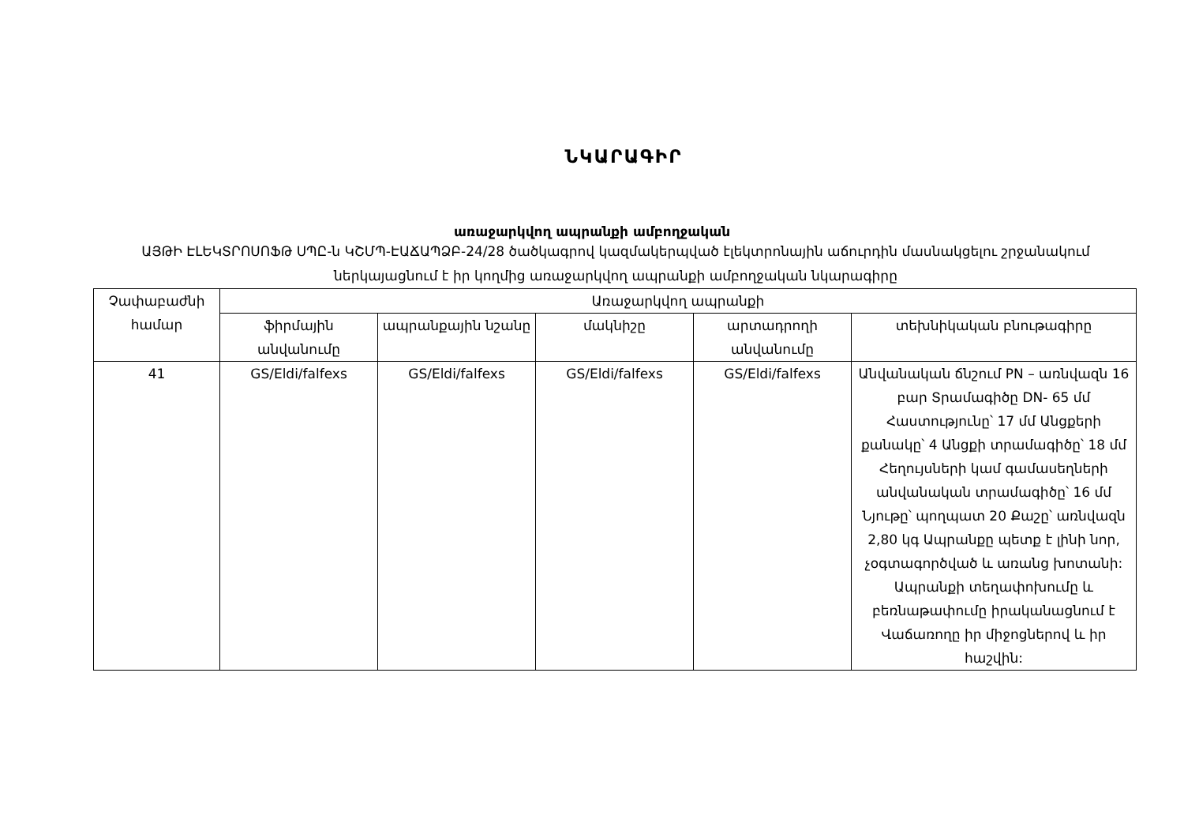ՆԿԱՐԱԳԻՐ
առաջարկվող ապրանքի ամբողջական
ԱՅԹԻ ԷԼԵԿՏՐՈՍՈՖԹ ՍՊԸ-ն ԿՇՄՊ-ԷԱՃԱՊՁԲ-24/28 ծածկագրով կազմակերպված էլեկտրոնային աճուրդին մասնակցելու շրջանակում ներկայացնում է իր կողմից առաջարկվող ապրանքի ամբողջական նկարագիրը
| Չափաբաժնի համար | Առաջարկվող ապրանքի | | | | |
| --- | --- | --- | --- | --- | --- |
| | ֆիրմային անվանումը | ապրանքային նշանը | մակնիշը | արտադրողի անվանումը | տեխնիկական բնութագիրը |
| 41 | GS/Eldi/falfexs | GS/Eldi/falfexs | GS/Eldi/falfexs | GS/Eldi/falfexs | Անվանական ճնշում PN – առնվազն 16 բար Տրամագիծը DN- 65 մմ Հաստությունը՝ 17 մմ Անցքերի քանակը՝ 4 Անցքի տրամագիծը՝ 18 մմ Հեղույսների կամ գամասեղների անվանական տրամագիծը՝ 16 մմ Նյութը՝ պողպատ 20 Քաշը՝ առնվազն 2,80 կգ Ապրանքը պետք է լինի նոր, չօգտագործված և առանց խոտանի: Ապրանքի տեղափոխումը և բեռնաթափումը իրականացնում է Վաճառողը իր միջոցներով և իր հաշվին: |